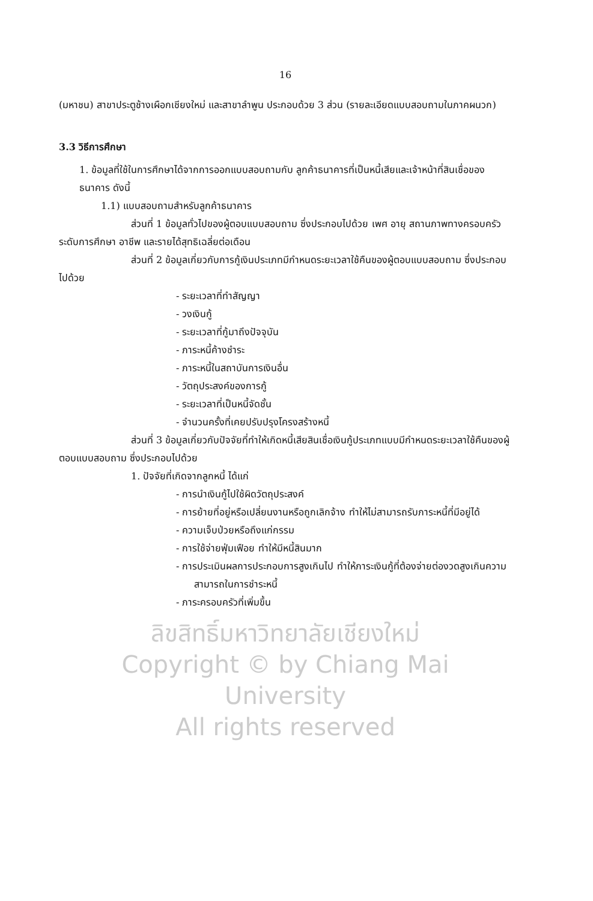16
(มหาชน) สาขาประตูช้างเผือกเชียงใหม่ และสาขาลำพูน ประกอบด้วย 3 ส่วน (รายละเอียดแบบสอบถามในภาคผนวก)
3.3 วิธีการศึกษา
1. ข้อมูลที่ใช้ในการศึกษาได้จากการออกแบบสอบถามกับ ลูกค้าธนาคารที่เป็นหนี้เสียและเจ้าหน้าที่สินเชื่อของธนาคาร ดังนี้
1.1) แบบสอบถามสำหรับลูกค้าธนาคาร
ส่วนที่ 1 ข้อมูลทั่วไปของผู้ตอบแบบสอบถาม ซึ่งประกอบไปด้วย เพศ อายุ สถานภาพทางครอบครัว ระดับการศึกษา อาชีพ และรายได้สุทธิเฉลี่ยต่อเดือน
ส่วนที่ 2 ข้อมูลเกี่ยวกับการกู้เงินประเภทมีกำหนดระยะเวลาใช้คืนของผู้ตอบแบบสอบถาม ซึ่งประกอบไปด้วย
- ระยะเวลาที่ทำสัญญา
- วงเงินกู้
- ระยะเวลาที่กู้มาถึงปัจจุบัน
- ภาระหนี้ค้างชำระ
- ภาระหนี้ในสถาบันการเงินอื่น
- วัตถุประสงค์ของการกู้
- ระยะเวลาที่เป็นหนี้จัดชั้น
- จำนวนครั้งที่เคยปรับปรุงโครงสร้างหนี้
ส่วนที่ 3 ข้อมูลเกี่ยวกับปัจจัยที่ทำให้เกิดหนี้เสียสินเชื่อเงินกู้ประเภทแบบมีกำหนดระยะเวลาใช้คืนของผู้ตอบแบบสอบถาม ซึ่งประกอบไปด้วย
1. ปัจจัยที่เกิดจากลูกหนี้ ได้แก่
- การนำเงินกู้ไปใช้ผิดวัตถุประสงค์
- การย้ายที่อยู่หรือเปลี่ยนงานหรือถูกเลิกจ้าง ทำให้ไม่สามารถรับภาระหนี้ที่มีอยู่ได้
- ความเจ็บป่วยหรือถึงแก่กรรม
- การใช้จ่ายฟุ่มเฟือย ทำให้มีหนี้สินมาก
- การประเมินผลการประกอบการสูงเกินไป ทำให้ภาระเงินกู้ที่ต้องจ่ายต่องวดสูงเกินความสามารถในการชำระหนี้
- ภาระครอบครัวที่เพิ่มขึ้น
ลิขสิทธิ์มหาวิทยาลัยเชียงใหม่
Copyright © by Chiang Mai University
All rights reserved